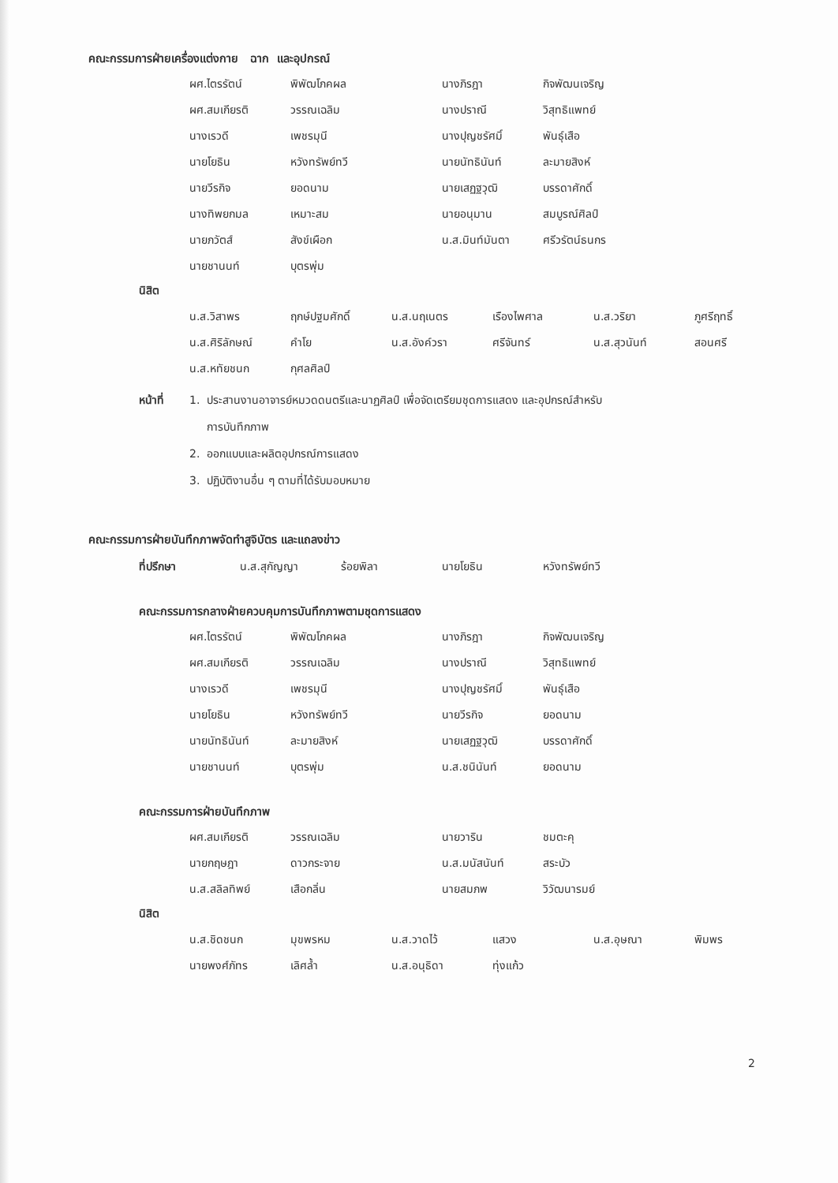คณะกรรมการฝ่ายเครื่องแต่งกาย ฉาก และอุปกรณ์
| ผศ.ไตรรัตน์ | พิพัฒโภคผล | นางภิรฎา | กิจพัฒนเจริญ |
| ผศ.สมเกียรติ | วรรณเฉลิม | นางปราณี | วิสุทธิแพทย์ |
| นางเรวดี | เพชรมุนี | นางปุญชรัศมิ์ | พันธุ์เสือ |
| นายโยธิน | หวังทรัพย์ทวี | นายนัทธินันท์ | ละมายสิงห์ |
| นายวีรกิจ | ยอดนาม | นายเสฏฐวุฒิ | บรรดาศักดิ์ |
| นางทิพยกมล | เหมาะสม | นายอนุมาน | สมบูรณ์ศิลป์ |
| นายภวัตส์ | สังข์เผือก | น.ส.มินท์มันตา | ศรีวรัตน์ธนกร |
| นายชานนท์ | บุตรพุ่ม | | |
นิสิต
| น.ส.วิสาพร | ฤกษ์ปฐมศักดิ์ | น.ส.นฤเนตร | เรืองไพศาล | น.ส.วริยา | ภูศรีฤทธิ์ |
| น.ส.ศิริลักษณ์ | คำโย | น.ส.อังค์วรา | ศรีจันทร์ | น.ส.สุวนันท์ | สอนศรี |
| น.ส.หทัยชนก | กุศลศิลป์ | | | | |
หน้าที่ 1. ประสานงานอาจารย์หมวดดนตรีและนาฏศิลป์ เพื่อจัดเตรียมชุดการแสดง และอุปกรณ์สำหรับ
การบันทึกภาพ
2. ออกแบบและผลิตอุปกรณ์การแสดง
3. ปฏิบัติงานอื่น ๆ ตามที่ได้รับมอบหมาย
คณะกรรมการฝ่ายบันทึกภาพจัดทำสูจิบัตร และแถลงข่าว
| ที่ปรึกษา | น.ส.สุกัญญา | ร้อยพิลา | นายโยธิน | หวังทรัพย์ทวี |
คณะกรรมการกลางฝ่ายควบคุมการบันทึกภาพตามชุดการแสดง
| ผศ.ไตรรัตน์ | พิพัฒโภคผล | นางภิรฎา | กิจพัฒนเจริญ |
| ผศ.สมเกียรติ | วรรณเฉลิม | นางปราณี | วิสุทธิแพทย์ |
| นางเรวดี | เพชรมุนี | นางปุญชรัศมิ์ | พันธุ์เสือ |
| นายโยธิน | หวังทรัพย์ทวี | นายวีรกิจ | ยอดนาม |
| นายนัทธินันท์ | ละมายสิงห์ | นายเสฏฐวุฒิ | บรรดาศักดิ์ |
| นายชานนท์ | บุตรพุ่ม | น.ส.ชนินันท์ | ยอดนาม |
คณะกรรมการฝ่ายบันทึกภาพ
| ผศ.สมเกียรติ | วรรณเฉลิม | นายวาริน | ชมตะคุ |
| นายกฤษฎา | ดาวกระจาย | น.ส.มนัสนันท์ | สระบัว |
| น.ส.สลิลทิพย์ | เสือกลิ่น | นายสมภพ | วิวัฒนารมย์ |
นิสิต
| น.ส.ชิดชนก | มุขพรหม | น.ส.วาดไว้ | แสวง | น.ส.อุษณา | พิมพร |
| นายพงศ์ภัทร | เลิศล้ำ | น.ส.อนุธิดา | ทุ่งแก้ว | | |
2